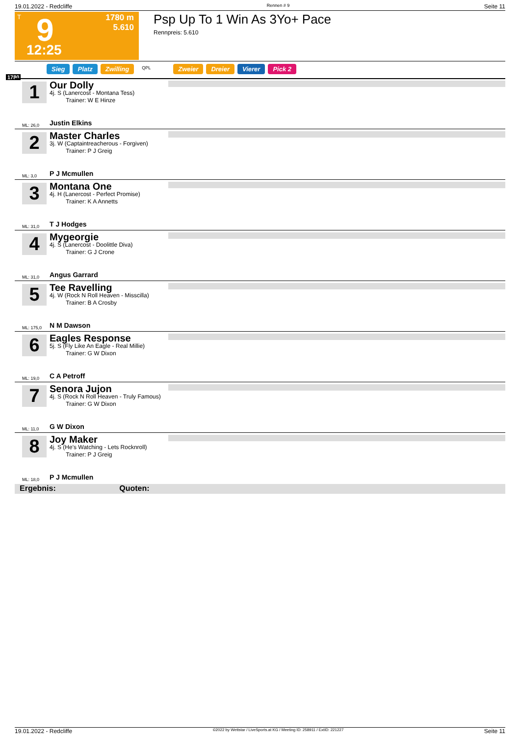19.01.2022 - Redcliffe Rennen # 9 Seite 11
T 9
12:25
1780 m
5.610
Psp Up To 1 Win As 3Yo+ Pace
Rennpreis: 5.610
Sieg Platz Zwilling QPL Zweier Dreier Vierer Pick 2
1780
1 Our Dolly
4j. S (Lanercost - Montana Tess)
Trainer: W E Hinze
Justin Elkins
ML: 26,0
2 Master Charles
3j. W (Captaintreacherous - Forgiven)
Trainer: P J Greig
P J Mcmullen
ML: 3,0
3 Montana One
4j. H (Lanercost - Perfect Promise)
Trainer: K A Annetts
T J Hodges
ML: 31,0
4 Mygeorgie
4j. S (Lanercost - Doolittle Diva)
Trainer: G J Crone
Angus Garrard
ML: 31,0
5 Tee Ravelling
4j. W (Rock N Roll Heaven - Misscilla)
Trainer: B A Crosby
N M Dawson
ML: 175,0
6 Eagles Response
5j. S (Fly Like An Eagle - Real Millie)
Trainer: G W Dixon
C A Petroff
ML: 19,0
7 Senora Jujon
4j. S (Rock N Roll Heaven - Truly Famous)
Trainer: G W Dixon
G W Dixon
ML: 11,0
8 Joy Maker
4j. S (He's Watching - Lets Rocknroll)
Trainer: P J Greig
P J Mcmullen
ML: 18,0
Ergebnis: Quoten:
19.01.2022 - Redcliffe ©2022 by Wettstar / LiveSports.at KG / Meeting ID: 258911 / ExtID: 221227 Seite 11